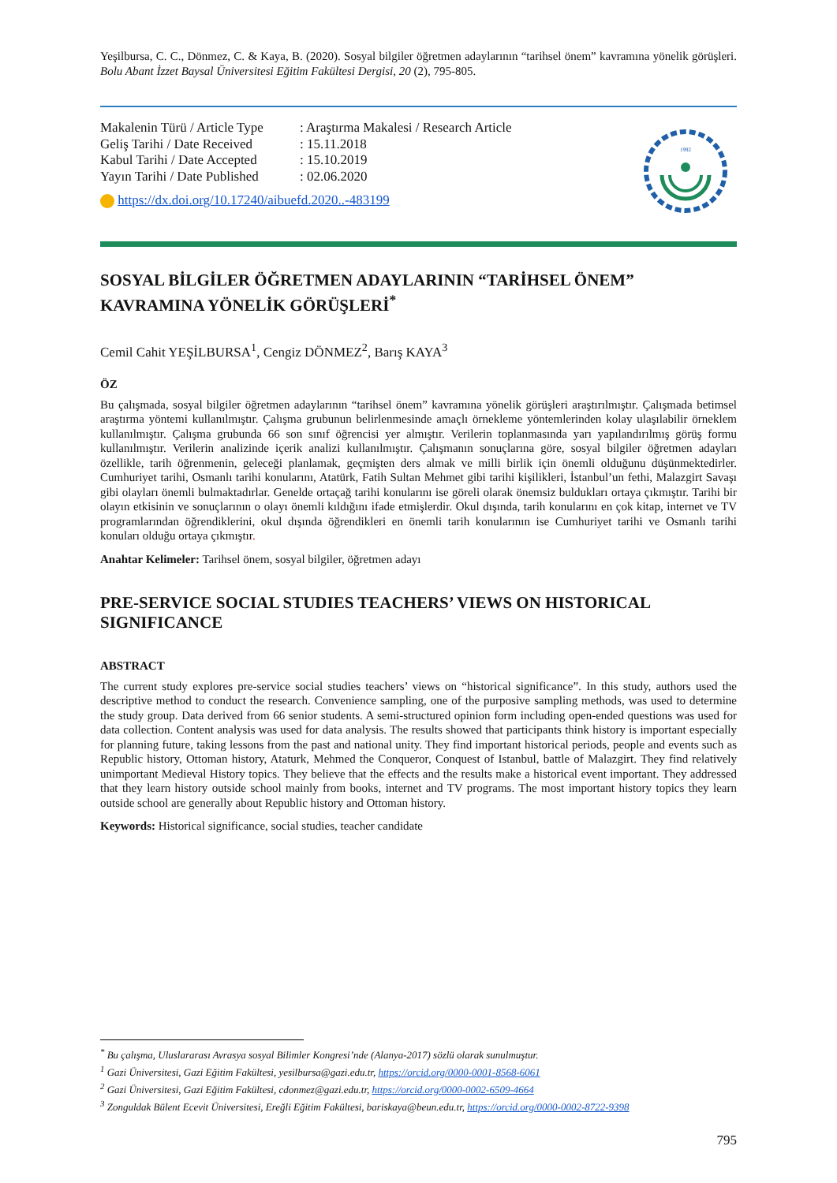Yeşilbursa, C. C., Dönmez, C. & Kaya, B. (2020). Sosyal bilgiler öğretmen adaylarının “tarihsel önem” kavramına yönelik görüşleri. Bolu Abant İzzet Baysal Üniversitesi Eğitim Fakültesi Dergisi, 20 (2), 795-805.
| Makalenin Türü / Article Type | : Araştırma Makalesi / Research Article |
| Geliş Tarihi / Date Received | : 15.11.2018 |
| Kabul Tarihi / Date Accepted | : 15.10.2019 |
| Yayın Tarihi / Date Published | : 02.06.2020 |
https://dx.doi.org/10.17240/aibuefd.2020..-483199
1992
SOSYAL BİLGİLER ÖĞRETMEN ADAYLARININ “TARİHSEL ÖNEM” KAVRAMINA YÖNELİK GÖRÜŞLERİ<sup>*</sup>
Cemil Cahit YEŞİLBURSA<sup>1</sup>, Cengiz DÖNMEZ<sup>2</sup>, Barış KAYA<sup>3</sup>
ÖZ
Bu çalışmada, sosyal bilgiler öğretmen adaylarının “tarihsel önem” kavramına yönelik görüşleri araştırılmıştır. Çalışmada betimsel araştırma yöntemi kullanılmıştır. Çalışma grubunun belirlenmesinde amaçlı örnekleme yöntemlerinden kolay ulaşılabilir örneklem kullanılmıştır. Çalışma grubunda 66 son sınıf öğrencisi yer almıştır. Verilerin toplanmasında yarı yapılandırılmış görüş formu kullanılmıştır. Verilerin analizinde içerik analizi kullanılmıştır. Çalışmanın sonuçlarına göre, sosyal bilgiler öğretmen adayları özellikle, tarih öğrenmenin, geleceği planlamak, geçmişten ders almak ve milli birlik için önemli olduğunu düşünmektedirler. Cumhuriyet tarihi, Osmanlı tarihi konularını, Atatürk, Fatih Sultan Mehmet gibi tarihi kişilikleri, İstanbul’un fethi, Malazgirt Savaşı gibi olayları önemli bulmaktadırlar. Genelde ortaçağ tarihi konularını ise göreli olarak önemsiz buldukları ortaya çıkmıştır. Tarihi bir olayın etkisinin ve sonuçlarının o olayı önemli kıldığını ifade etmişlerdir. Okul dışında, tarih konularını en çok kitap, internet ve TV programlarından öğrendiklerini, okul dışında öğrendikleri en önemli tarih konularının ise Cumhuriyet tarihi ve Osmanlı tarihi konuları olduğu ortaya çıkmıştır.
Anahtar Kelimeler: Tarihsel önem, sosyal bilgiler, öğretmen adayı
PRE-SERVICE SOCIAL STUDIES TEACHERS’ VIEWS ON HISTORICAL SIGNIFICANCE
ABSTRACT
The current study explores pre-service social studies teachers’ views on “historical significance”. In this study, authors used the descriptive method to conduct the research. Convenience sampling, one of the purposive sampling methods, was used to determine the study group. Data derived from 66 senior students. A semi-structured opinion form including open-ended questions was used for data collection. Content analysis was used for data analysis. The results showed that participants think history is important especially for planning future, taking lessons from the past and national unity. They find important historical periods, people and events such as Republic history, Ottoman history, Ataturk, Mehmed the Conqueror, Conquest of Istanbul, battle of Malazgirt. They find relatively unimportant Medieval History topics. They believe that the effects and the results make a historical event important. They addressed that they learn history outside school mainly from books, internet and TV programs. The most important history topics they learn outside school are generally about Republic history and Ottoman history.
Keywords: Historical significance, social studies, teacher candidate
<sup>*</sup> Bu çalışma, Uluslararası Avrasya sosyal Bilimler Kongresi’nde (Alanya-2017) sözlü olarak sunulmuştur.
<sup>1</sup> Gazi Üniversitesi, Gazi Eğitim Fakültesi, yesilbursa@gazi.edu.tr, https://orcid.org/0000-0001-8568-6061
<sup>2</sup> Gazi Üniversitesi, Gazi Eğitim Fakültesi, cdonmez@gazi.edu.tr, https://orcid.org/0000-0002-6509-4664
<sup>3</sup> Zonguldak Bülent Ecevit Üniversitesi, Ereğli Eğitim Fakültesi, bariskaya@beun.edu.tr, https://orcid.org/0000-0002-8722-9398
795